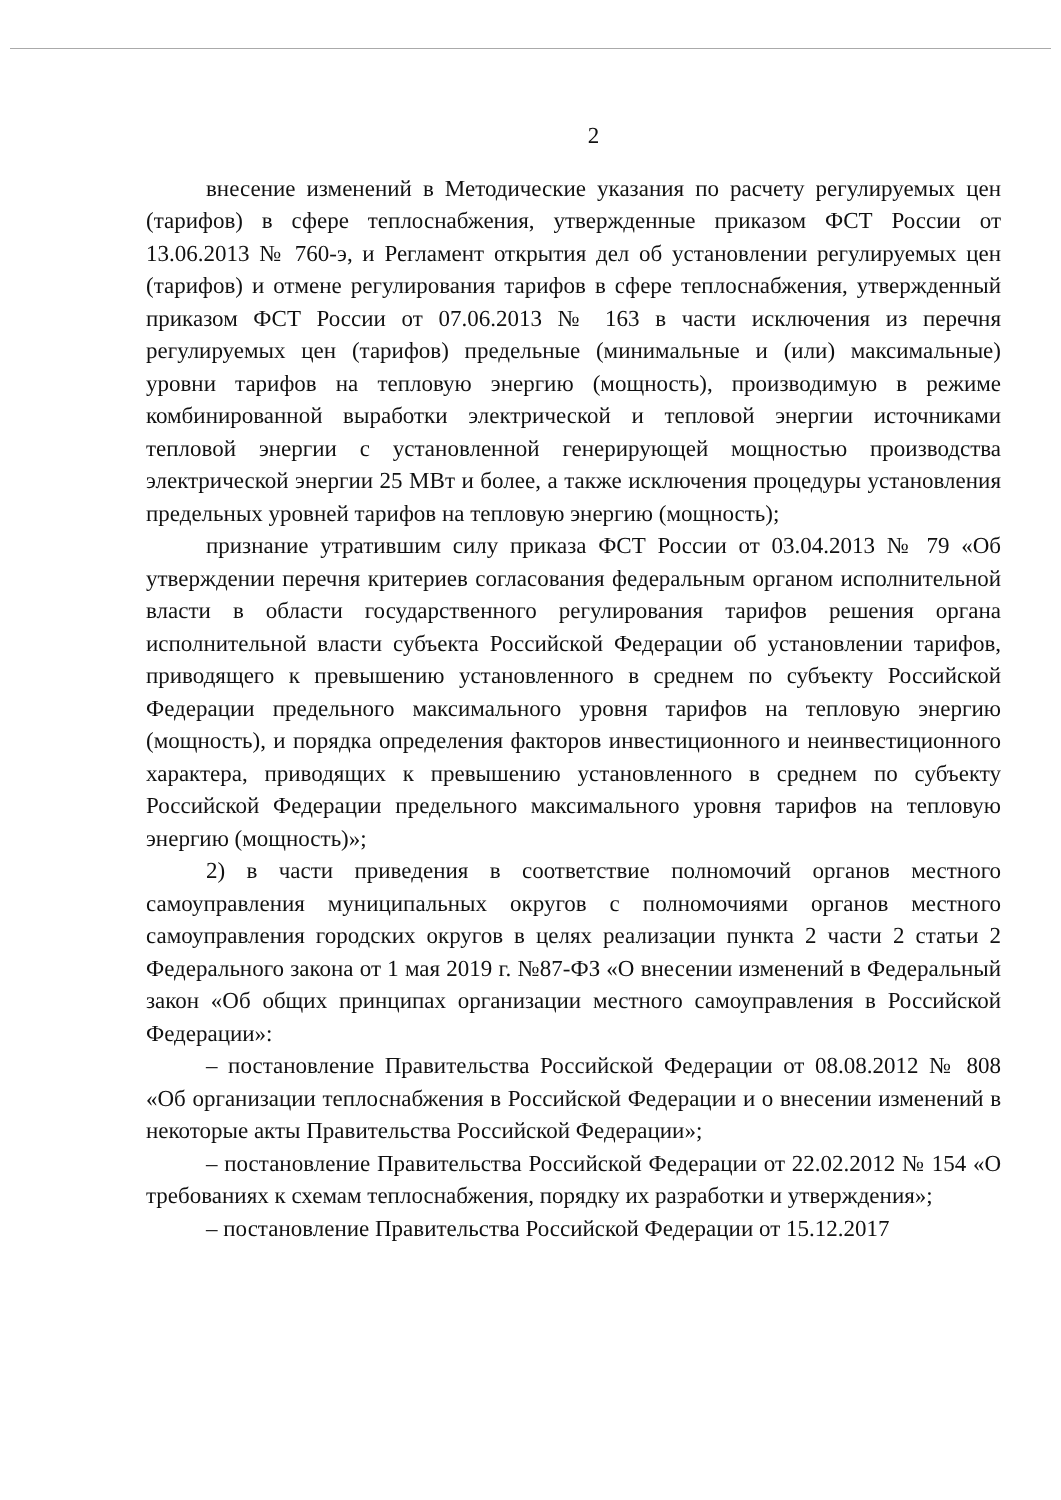2
внесение изменений в Методические указания по расчету регулируемых цен (тарифов) в сфере теплоснабжения, утвержденные приказом ФСТ России от 13.06.2013 № 760-э, и Регламент открытия дел об установлении регулируемых цен (тарифов) и отмене регулирования тарифов в сфере теплоснабжения, утвержденный приказом ФСТ России от 07.06.2013 № 163 в части исключения из перечня регулируемых цен (тарифов) предельные (минимальные и (или) максимальные) уровни тарифов на тепловую энергию (мощность), производимую в режиме комбинированной выработки электрической и тепловой энергии источниками тепловой энергии с установленной генерирующей мощностью производства электрической энергии 25 МВт и более, а также исключения процедуры установления предельных уровней тарифов на тепловую энергию (мощность);
признание утратившим силу приказа ФСТ России от 03.04.2013 № 79 «Об утверждении перечня критериев согласования федеральным органом исполнительной власти в области государственного регулирования тарифов решения органа исполнительной власти субъекта Российской Федерации об установлении тарифов, приводящего к превышению установленного в среднем по субъекту Российской Федерации предельного максимального уровня тарифов на тепловую энергию (мощность), и порядка определения факторов инвестиционного и неинвестиционного характера, приводящих к превышению установленного в среднем по субъекту Российской Федерации предельного максимального уровня тарифов на тепловую энергию (мощность)»;
2) в части приведения в соответствие полномочий органов местного самоуправления муниципальных округов с полномочиями органов местного самоуправления городских округов в целях реализации пункта 2 части 2 статьи 2 Федерального закона от 1 мая 2019 г. №87-ФЗ «О внесении изменений в Федеральный закон «Об общих принципах организации местного самоуправления в Российской Федерации»:
– постановление Правительства Российской Федерации от 08.08.2012 № 808 «Об организации теплоснабжения в Российской Федерации и о внесении изменений в некоторые акты Правительства Российской Федерации»;
– постановление Правительства Российской Федерации от 22.02.2012 № 154 «О требованиях к схемам теплоснабжения, порядку их разработки и утверждения»;
– постановление Правительства Российской Федерации от 15.12.2017